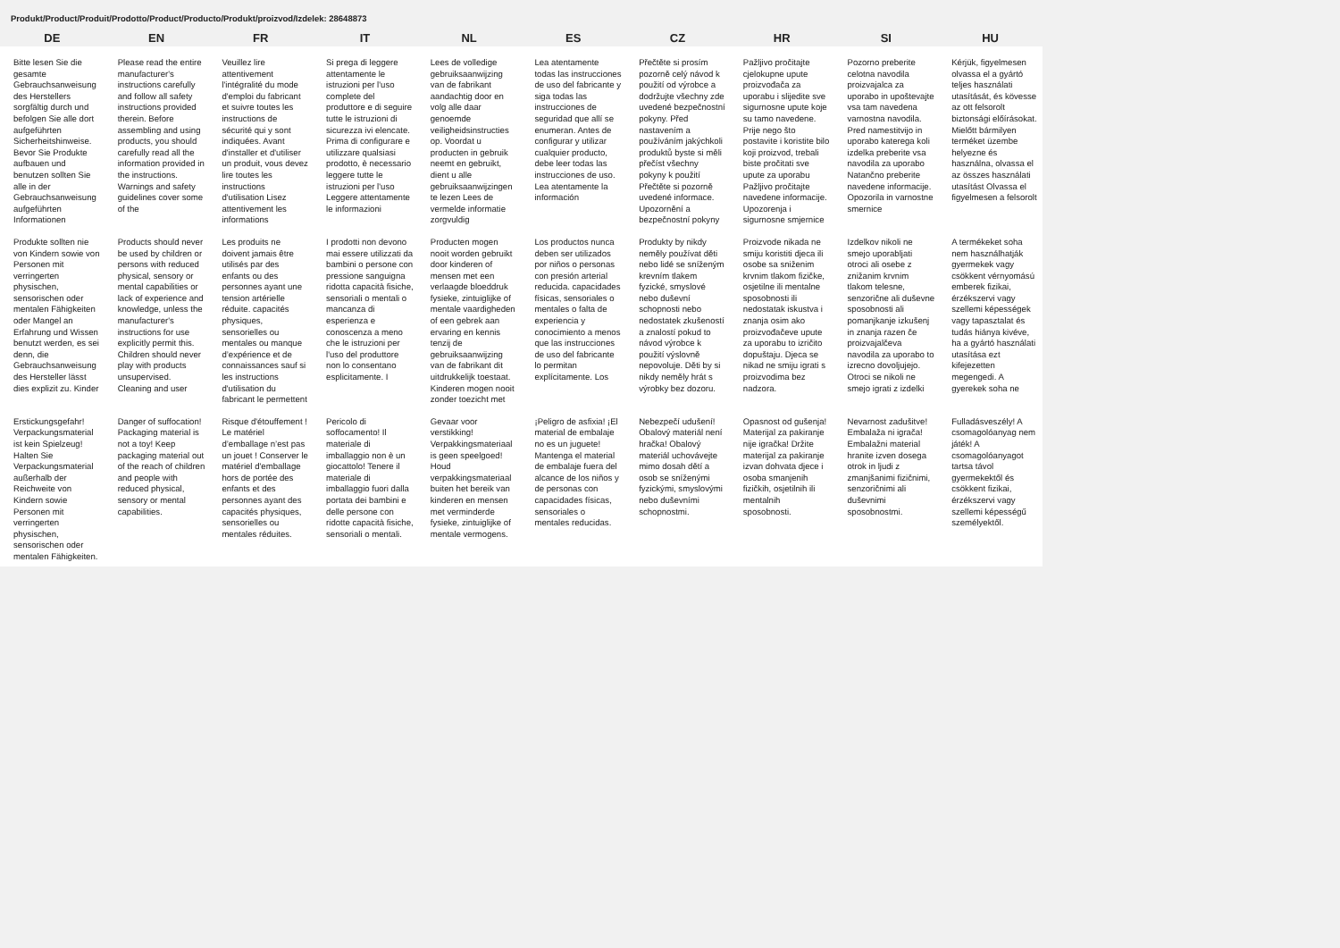Produkt/Product/Produit/Prodotto/Product/Producto/Produkt/proizvod/Izdelek: 28648873
| DE | EN | FR | IT | NL | ES | CZ | HR | SI | HU |
| --- | --- | --- | --- | --- | --- | --- | --- | --- | --- |
| Bitte lesen Sie die gesamte Gebrauchsanweisung des Herstellers sorgfältig durch und befolgen Sie alle dort aufgeführten Sicherheitshinweise. Bevor Sie Produkte aufbauen und benutzen sollten Sie alle in der Gebrauchsanweisung aufgeführten Informationen | Please read the entire manufacturer's instructions carefully and follow all safety instructions provided therein. Before assembling and using products, you should carefully read all the information provided in the instructions. Warnings and safety guidelines cover some of the | Veuillez lire attentivement l'intégralité du mode d'emploi du fabricant et suivre toutes les instructions de sécurité qui y sont indiquées. Avant d'installer et d'utiliser un produit, vous devez lire toutes les instructions d'utilisation Lisez attentivement les informations | Si prega di leggere attentamente le istruzioni per l'uso complete del produttore e di seguire tutte le istruzioni di sicurezza ivi elencate. Prima di configurare e utilizzare qualsiasi prodotto, è necessario leggere tutte le istruzioni per l'uso Leggere attentamente le informazioni | Lees de volledige gebruiksaanwijzing van de fabrikant aandachtig door en volg alle daar genoemde veiligheidsinstructies op. Voordat u producten in gebruik neemt en gebruikt, dient u alle gebruiksaanwijzingen te lezen Lees de vermelde informatie zorgvuldig | Lea atentamente todas las instrucciones de uso del fabricante y siga todas las instrucciones de seguridad que allí se enumeran. Antes de configurar y utilizar cualquier producto, debe leer todas las instrucciones de uso. Lea atentamente la información | Přečtěte si prosím pozorně celý návod k použití od výrobce a dodržujte všechny zde uvedené bezpečnostní pokyny. Před nastavením a používáním jakýchkoli produktů byste si měli přečíst všechny pokyny k použití Přečtěte si pozorně uvedené informace. Upozornění a bezpečnostní pokyny | Pažljivo pročitajte cjelokupne upute proizvođača za uporabu i slijedite sve sigurnosne upute koje su tamo navedene. Prije nego što postavite i koristite bilo koji proizvod, trebali biste pročitati sve upute za uporabu Pažljivo pročitajte navedene informacije. Upozorenja i sigurnosne smjernice | Pozorno preberite celotna navodila proizvajalca za uporabo in upoštevajte vsa tam navedena varnostna navodila. Pred namestitvijo in uporabo katerega koli izdelka preberite vsa navodila za uporabo Natančno preberite navedene informacije. Opozorila in varnostne smernice | Kérjük, figyelmesen olvassa el a gyártó teljes használati utasítását, és kövesse az ott felsorolt biztonsági előírásokat. Mielőtt bármilyen terméket üzembe helyezne és használna, olvassa el az összes használati utasítást Olvassa el figyelmesen a felsorolt |
| Produkte sollten nie von Kindern sowie von Personen mit verringerten physischen, sensorischen oder mentalen Fähigkeiten oder Mangel an Erfahrung und Wissen benutzt werden, es sei denn, die Gebrauchsanweisung des Hersteller lässt dies explizit zu. Kinder | Products should never be used by children or persons with reduced physical, sensory or mental capabilities or lack of experience and knowledge, unless the manufacturer's instructions for use explicitly permit this. Children should never play with products unsupervised. Cleaning and user | Les produits ne doivent jamais être utilisés par des enfants ou des personnes ayant une tension artérielle réduite. capacités physiques, sensorielles ou mentales ou manque d’expérience et de connaissances sauf si les instructions d'utilisation du fabricant le permettent | I prodotti non devono mai essere utilizzati da bambini o persone con pressione sanguigna ridotta capacità fisiche, sensoriali o mentali o mancanza di esperienza e conoscenza a meno che le istruzioni per l'uso del produttore non lo consentano esplicitamente. I | Producten mogen nooit worden gebruikt door kinderen of mensen met een verlaagde bloeddruk fysieke, zintuiglijke of mentale vaardigheden of een gebrek aan ervaring en kennis tenzij de gebruiksaanwijzing van de fabrikant dit uitdrukkelijk toestaat. Kinderen mogen nooit zonder toezicht met | Los productos nunca deben ser utilizados por niños o personas con presión arterial reducida. capacidades físicas, sensoriales o mentales o falta de experiencia y conocimiento a menos que las instrucciones de uso del fabricante lo permitan explícitamente. Los | Produkty by nikdy neměly používat děti nebo lidé se sníženým krevním tlakem fyzické, smyslové nebo duševní schopnosti nebo nedostatek zkušeností a znalostí pokud to návod výrobce k použití výslovně nepovoluje. Děti by si nikdy neměly hrát s výrobky bez dozoru. | Proizvode nikada ne smiju koristiti djeca ili osobe sa sniženim krvnim tlakom fizičke, osjetilne ili mentalne sposobnosti ili nedostatak iskustva i znanja osim ako proizvođačeve upute za uporabu to izričito dopuštaju. Djeca se nikad ne smiju igrati s proizvodima bez nadzora. | Izdelkov nikoli ne smejo uporabljati otroci ali osebe z znižanim krvnim tlakom telesne, senzorične ali duševne sposobnosti ali pomanjkanje izkušenj in znanja razen če proizvajalčeva navodila za uporabo to izrecno dovoljujejo. Otroci se nikoli ne smejo igrati z izdelki | A termékeket soha nem használhatják gyermekek vagy csökkent vérnyomású emberek fizikai, érzékszervi vagy szellemi képességek vagy tapasztalat és tudás hiánya kivéve, ha a gyártó használati utasítása ezt kifejezetten megengedi. A gyerekek soha ne |
| Erstickungsgefahr! Verpackungsmaterial ist kein Spielzeug! Halten Sie Verpackungsmaterial außerhalb der Reichweite von Kindern sowie Personen mit verringerten physischen, sensorischen oder mentalen Fähigkeiten. | Danger of suffocation! Packaging material is not a toy! Keep packaging material out of the reach of children and people with reduced physical, sensory or mental capabilities. | Risque d'étouffement ! Le matériel d’emballage n’est pas un jouet ! Conserver le matériel d'emballage hors de portée des enfants et des personnes ayant des capacités physiques, sensorielles ou mentales réduites. | Pericolo di soffocamento! Il materiale di imballaggio non è un giocattolo! Tenere il materiale di imballaggio fuori dalla portata dei bambini e delle persone con ridotte capacità fisiche, sensoriali o mentali. | Gevaar voor verstikking! Verpakkingsmateriaal is geen speelgoed! Houd verpakkingsmateriaal buiten het bereik van kinderen en mensen met verminderde fysieke, zintuiglijke of mentale vermogens. | ¡Peligro de asfixia! ¡El material de embalaje no es un juguete! Mantenga el material de embalaje fuera del alcance de los niños y de personas con capacidades físicas, sensoriales o mentales reducidas. | Nebezpečí udušení! Obalový materiál není hračka! Obalový materiál uchovávejte mimo dosah dětí a osob se sníženými fyzickými, smyslovými nebo duševními schopnostmi. | Opasnost od gušenja! Materijal za pakiranje nije igračka! Držite materijal za pakiranje izvan dohvata djece i osoba smanjenih fizičkih, osjetilnih ili mentalnih sposobnosti. | Nevarnost zadušitve! Embalaža ni igrača! Embalažni material hranite izven dosega otrok in ljudi z zmanjšanimi fizičnimi, senzoričnimi ali duševnimi sposobnostmi. | Fulladásveszély! A csomagolóanyag nem játék! A csomagolóanyagot tartsa távol gyermekektől és csökkent fizikai, érzékszervi vagy szellemi képességű személyektől. |